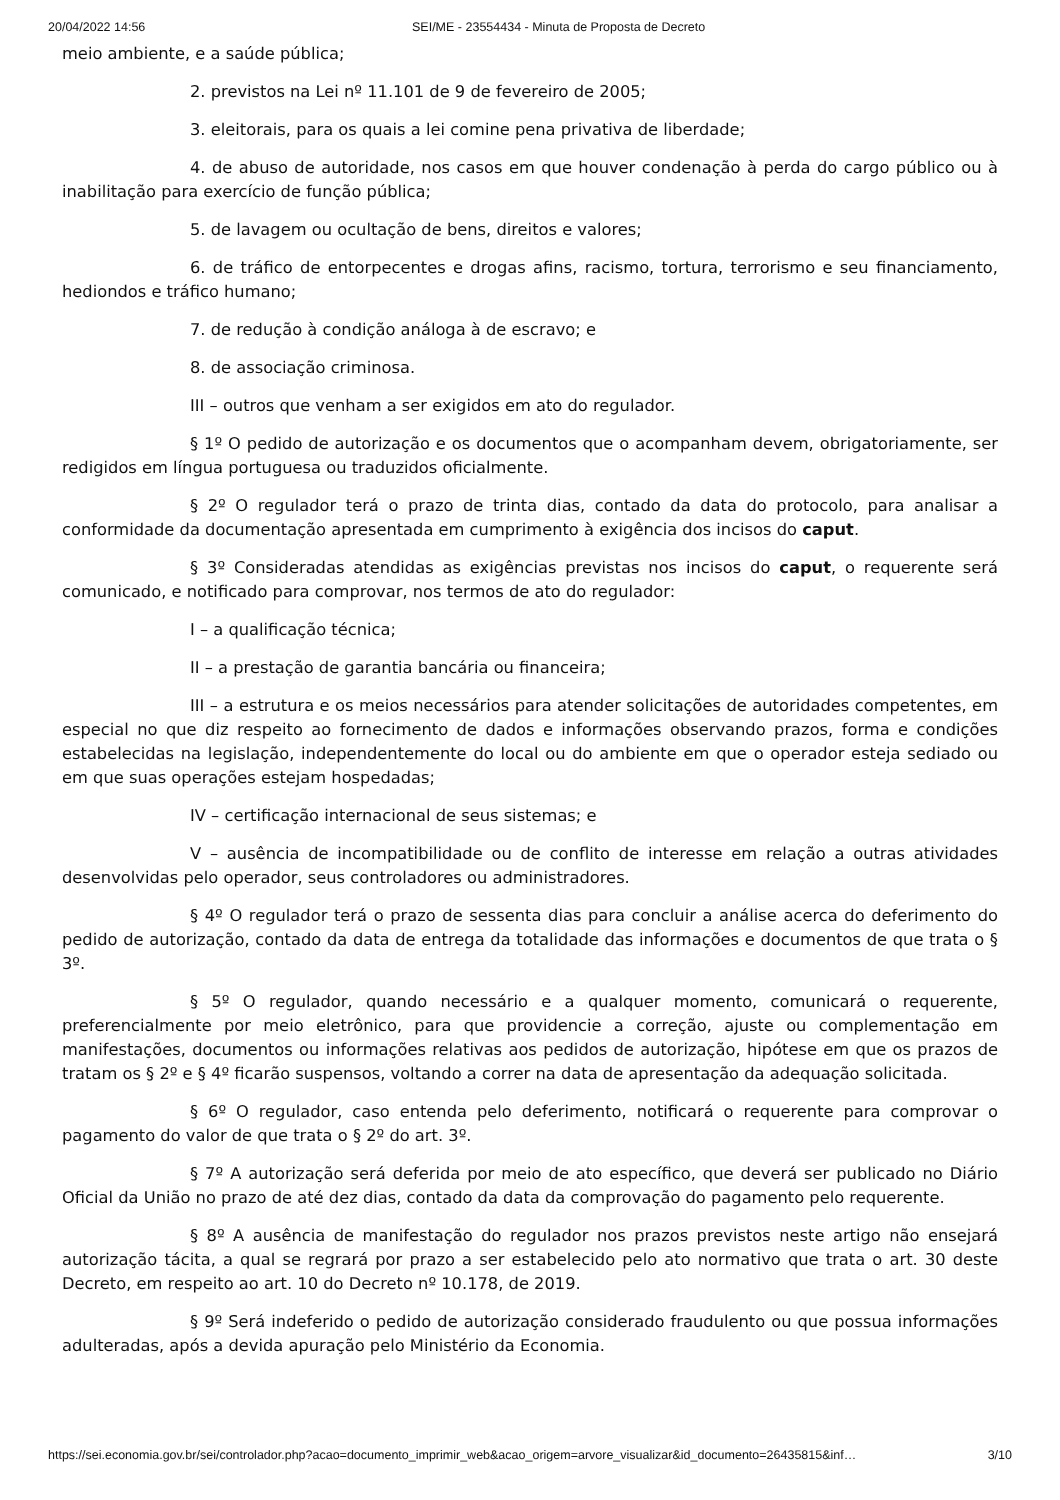20/04/2022 14:56 SEI/ME - 23554434 - Minuta de Proposta de Decreto
meio ambiente, e a saúde pública;
2. previstos na Lei nº 11.101 de 9 de fevereiro de 2005;
3. eleitorais, para os quais a lei comine pena privativa de liberdade;
4. de abuso de autoridade, nos casos em que houver condenação à perda do cargo público ou à inabilitação para exercício de função pública;
5. de lavagem ou ocultação de bens, direitos e valores;
6. de tráfico de entorpecentes e drogas afins, racismo, tortura, terrorismo e seu financiamento, hediondos e tráfico humano;
7. de redução à condição análoga à de escravo; e
8. de associação criminosa.
III – outros que venham a ser exigidos em ato do regulador.
§ 1º O pedido de autorização e os documentos que o acompanham devem, obrigatoriamente, ser redigidos em língua portuguesa ou traduzidos oficialmente.
§ 2º O regulador terá o prazo de trinta dias, contado da data do protocolo, para analisar a conformidade da documentação apresentada em cumprimento à exigência dos incisos do caput.
§ 3º Consideradas atendidas as exigências previstas nos incisos do caput, o requerente será comunicado, e notificado para comprovar, nos termos de ato do regulador:
I – a qualificação técnica;
II – a prestação de garantia bancária ou financeira;
III – a estrutura e os meios necessários para atender solicitações de autoridades competentes, em especial no que diz respeito ao fornecimento de dados e informações observando prazos, forma e condições estabelecidas na legislação, independentemente do local ou do ambiente em que o operador esteja sediado ou em que suas operações estejam hospedadas;
IV – certificação internacional de seus sistemas; e
V – ausência de incompatibilidade ou de conflito de interesse em relação a outras atividades desenvolvidas pelo operador, seus controladores ou administradores.
§ 4º O regulador terá o prazo de sessenta dias para concluir a análise acerca do deferimento do pedido de autorização, contado da data de entrega da totalidade das informações e documentos de que trata o § 3º.
§ 5º O regulador, quando necessário e a qualquer momento, comunicará o requerente, preferencialmente por meio eletrônico, para que providencie a correção, ajuste ou complementação em manifestações, documentos ou informações relativas aos pedidos de autorização, hipótese em que os prazos de tratam os § 2º e § 4º ficarão suspensos, voltando a correr na data de apresentação da adequação solicitada.
§ 6º O regulador, caso entenda pelo deferimento, notificará o requerente para comprovar o pagamento do valor de que trata o § 2º do art. 3º.
§ 7º A autorização será deferida por meio de ato específico, que deverá ser publicado no Diário Oficial da União no prazo de até dez dias, contado da data da comprovação do pagamento pelo requerente.
§ 8º A ausência de manifestação do regulador nos prazos previstos neste artigo não ensejará autorização tácita, a qual se regrará por prazo a ser estabelecido pelo ato normativo que trata o art. 30 deste Decreto, em respeito ao art. 10 do Decreto nº 10.178, de 2019.
§ 9º Será indeferido o pedido de autorização considerado fraudulento ou que possua informações adulteradas, após a devida apuração pelo Ministério da Economia.
https://sei.economia.gov.br/sei/controlador.php?acao=documento_imprimir_web&acao_origem=arvore_visualizar&id_documento=26435815&inf… 3/10